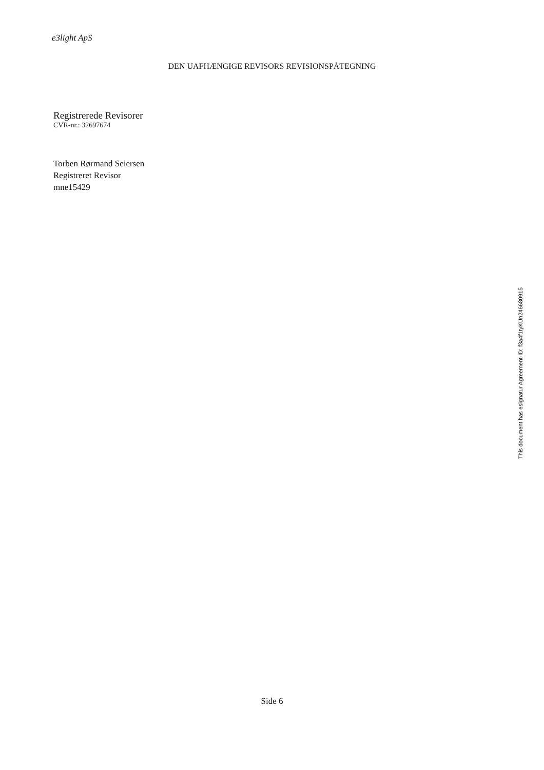e3light ApS
DEN UAFHÆNGIGE REVISORS REVISIONSPÅTEGNING
Registrerede Revisorer
CVR-nr.: 32697674
Torben Rørmand Seiersen
Registreret Revisor
mne15429
Side 6
This document has esignatur Agreement-ID: f3a4f1tyKUn246680915